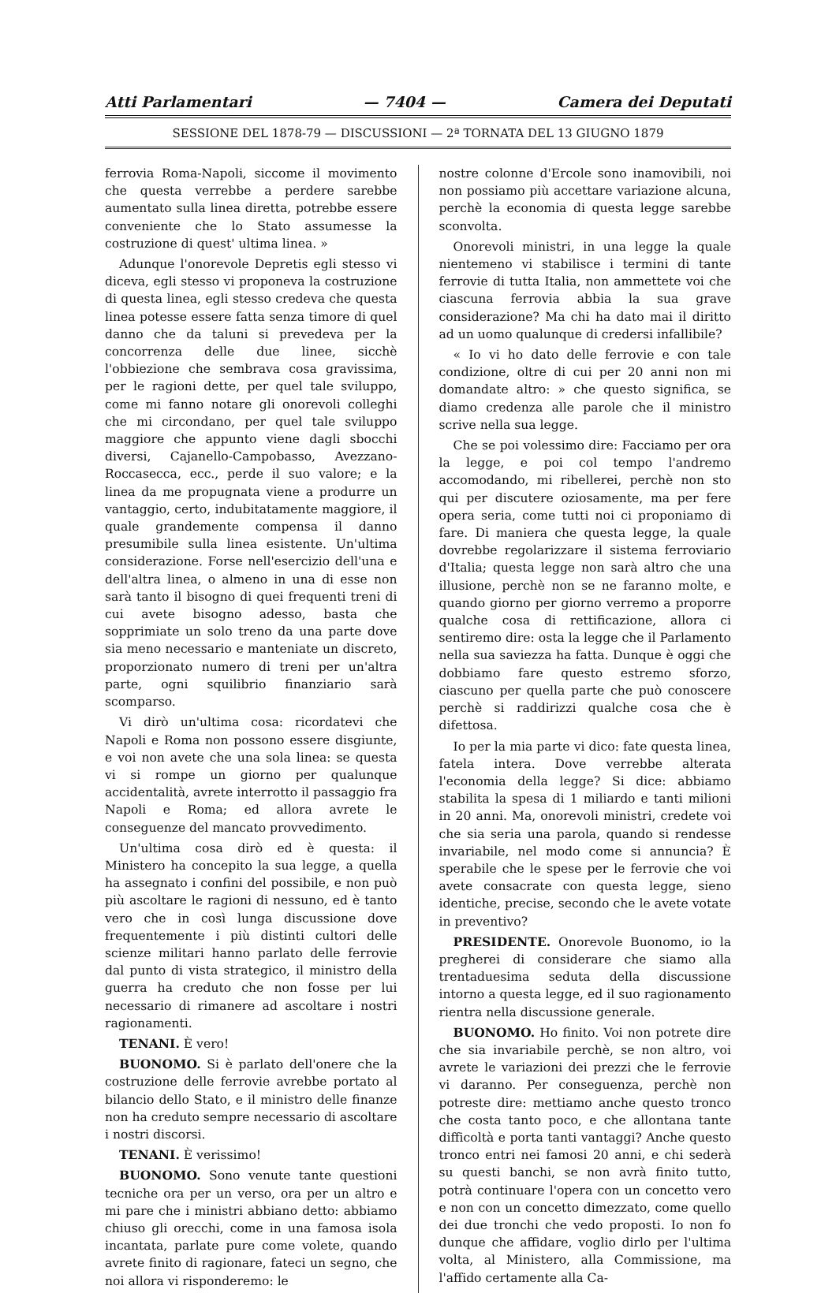Atti Parlamentari — 7404 — Camera dei Deputati
SESSIONE DEL 1878-79 — DISCUSSIONI — 2ª TORNATA DEL 13 GIUGNO 1879
ferrovia Roma-Napoli, siccome il movimento che questa verrebbe a perdere sarebbe aumentato sulla linea diretta, potrebbe essere conveniente che lo Stato assumesse la costruzione di quest' ultima linea. »
Adunque l'onorevole Depretis egli stesso vi diceva, egli stesso vi proponeva la costruzione di questa linea, egli stesso credeva che questa linea potesse essere fatta senza timore di quel danno che da taluni si prevedeva per la concorrenza delle due linee, sicchè l'obbiezione che sembrava cosa gravissima, per le ragioni dette, per quel tale sviluppo, come mi fanno notare gli onorevoli colleghi che mi circondano, per quel tale sviluppo maggiore che appunto viene dagli sbocchi diversi, Cajanello-Campobasso, Avezzano-Roccasecca, ecc., perde il suo valore; e la linea da me propugnata viene a produrre un vantaggio, certo, indubitatamente maggiore, il quale grandemente compensa il danno presumibile sulla linea esistente. Un'ultima considerazione. Forse nell'esercizio dell'una e dell'altra linea, o almeno in una di esse non sarà tanto il bisogno di quei frequenti treni di cui avete bisogno adesso, basta che sopprimiate un solo treno da una parte dove sia meno necessario e manteniate un discreto, proporzionato numero di treni per un'altra parte, ogni squilibrio finanziario sarà scomparso.
Vi dirò un'ultima cosa: ricordatevi che Napoli e Roma non possono essere disgiunte, e voi non avete che una sola linea: se questa vi si rompe un giorno per qualunque accidentalità, avrete interrotto il passaggio fra Napoli e Roma; ed allora avrete le conseguenze del mancato provvedimento.
Un'ultima cosa dirò ed è questa: il Ministero ha concepito la sua legge, a quella ha assegnato i confini del possibile, e non può più ascoltare le ragioni di nessuno, ed è tanto vero che in così lunga discussione dove frequentemente i più distinti cultori delle scienze militari hanno parlato delle ferrovie dal punto di vista strategico, il ministro della guerra ha creduto che non fosse per lui necessario di rimanere ad ascoltare i nostri ragionamenti.
TENANI. È vero!
BUONOMO. Si è parlato dell'onere che la costruzione delle ferrovie avrebbe portato al bilancio dello Stato, e il ministro delle finanze non ha creduto sempre necessario di ascoltare i nostri discorsi.
TENANI. È verissimo!
BUONOMO. Sono venute tante questioni tecniche ora per un verso, ora per un altro e mi pare che i ministri abbiano detto: abbiamo chiuso gli orecchi, come in una famosa isola incantata, parlate pure come volete, quando avrete finito di ragionare, fateci un segno, che noi allora vi risponderemo: le
nostre colonne d'Ercole sono inamovibili, noi non possiamo più accettare variazione alcuna, perchè la economia di questa legge sarebbe sconvolta.
Onorevoli ministri, in una legge la quale nientemeno vi stabilisce i termini di tante ferrovie di tutta Italia, non ammettete voi che ciascuna ferrovia abbia la sua grave considerazione? Ma chi ha dato mai il diritto ad un uomo qualunque di credersi infallibile?
« Io vi ho dato delle ferrovie e con tale condizione, oltre di cui per 20 anni non mi domandate altro: » che questo significa, se diamo credenza alle parole che il ministro scrive nella sua legge.
Che se poi volessimo dire: Facciamo per ora la legge, e poi col tempo l'andremo accomodando, mi ribellerei, perchè non sto qui per discutere oziosamente, ma per fere opera seria, come tutti noi ci proponiamo di fare. Di maniera che questa legge, la quale dovrebbe regolarizzare il sistema ferroviario d'Italia; questa legge non sarà altro che una illusione, perchè non se ne faranno molte, e quando giorno per giorno verremo a proporre qualche cosa di rettificazione, allora ci sentiremo dire: osta la legge che il Parlamento nella sua saviezza ha fatta. Dunque è oggi che dobbiamo fare questo estremo sforzo, ciascuno per quella parte che può conoscere perchè si raddirizzi qualche cosa che è difettosa.
Io per la mia parte vi dico: fate questa linea, fatela intera. Dove verrebbe alterata l'economia della legge? Si dice: abbiamo stabilita la spesa di 1 miliardo e tanti milioni in 20 anni. Ma, onorevoli ministri, credete voi che sia seria una parola, quando si rendesse invariabile, nel modo come si annuncia? È sperabile che le spese per le ferrovie che voi avete consacrate con questa legge, sieno identiche, precise, secondo che le avete votate in preventivo?
PRESIDENTE. Onorevole Buonomo, io la pregherei di considerare che siamo alla trentaduesima seduta della discussione intorno a questa legge, ed il suo ragionamento rientra nella discussione generale.
BUONOMO. Ho finito. Voi non potrete dire che sia invariabile perchè, se non altro, voi avrete le variazioni dei prezzi che le ferrovie vi daranno. Per conseguenza, perchè non potreste dire: mettiamo anche questo tronco che costa tanto poco, e che allontana tante difficoltà e porta tanti vantaggi? Anche questo tronco entri nei famosi 20 anni, e chi sederà su questi banchi, se non avrà finito tutto, potrà continuare l'opera con un concetto vero e non con un concetto dimezzato, come quello dei due tronchi che vedo proposti. Io non fo dunque che affidare, voglio dirlo per l'ultima volta, al Ministero, alla Commissione, ma l'affido certamente alla Ca-